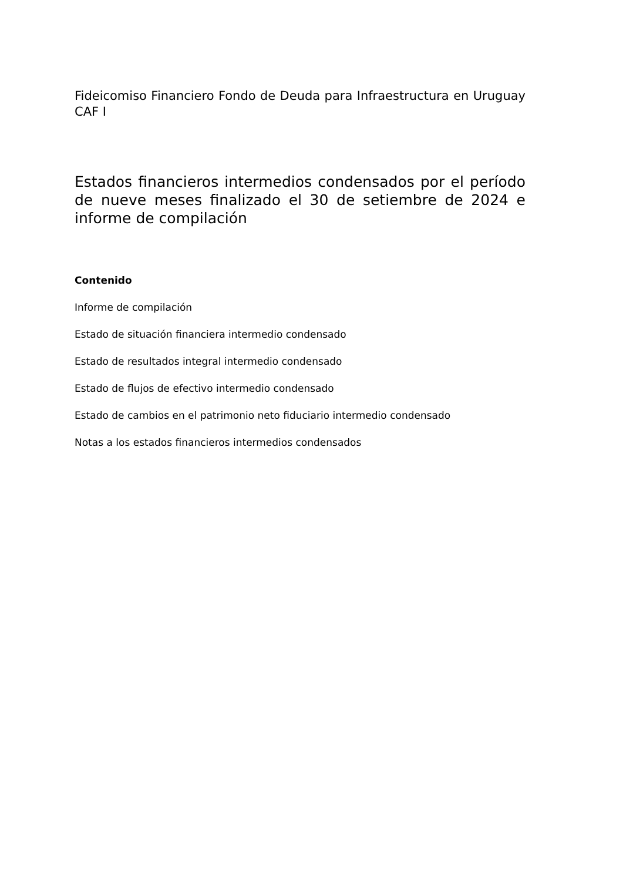Fideicomiso Financiero Fondo de Deuda para Infraestructura en Uruguay CAF I
Estados financieros intermedios condensados por el período de nueve meses finalizado el 30 de setiembre de 2024 e informe de compilación
Contenido
Informe de compilación
Estado de situación financiera intermedio condensado
Estado de resultados integral intermedio condensado
Estado de flujos de efectivo intermedio condensado
Estado de cambios en el patrimonio neto fiduciario intermedio condensado
Notas a los estados financieros intermedios condensados